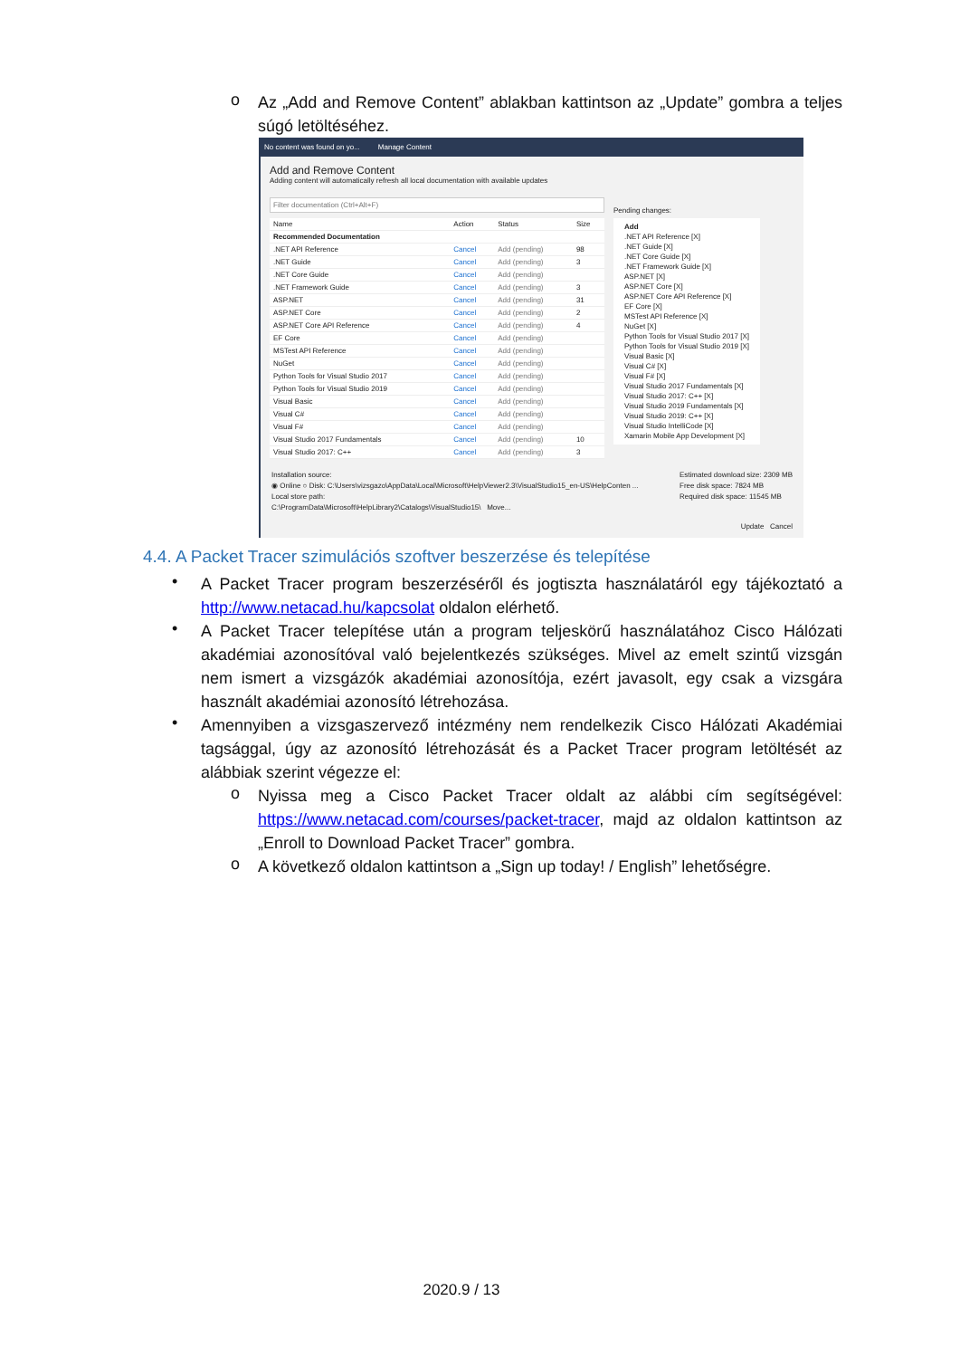o
Az „Add and Remove Content” ablakban kattintson az „Update” gombra a teljes súgó letöltéséhez.
No content was found on yo... Manage Content
Add and Remove Content
Adding content will automatically refresh all local documentation with available updates
Filter documentation (Ctrl+Alt+F)
| Name | Action | Status | Size |
| --- | --- | --- | --- |
| Recommended Documentation | | | |
| .NET API Reference | Cancel | Add (pending) | 98 |
| .NET Guide | Cancel | Add (pending) | 3 |
| .NET Core Guide | Cancel | Add (pending) | |
| .NET Framework Guide | Cancel | Add (pending) | 3 |
| ASP.NET | Cancel | Add (pending) | 31 |
| ASP.NET Core | Cancel | Add (pending) | 2 |
| ASP.NET Core API Reference | Cancel | Add (pending) | 4 |
| EF Core | Cancel | Add (pending) | |
| MSTest API Reference | Cancel | Add (pending) | |
| NuGet | Cancel | Add (pending) | |
| Python Tools for Visual Studio 2017 | Cancel | Add (pending) | |
| Python Tools for Visual Studio 2019 | Cancel | Add (pending) | |
| Visual Basic | Cancel | Add (pending) | |
| Visual C# | Cancel | Add (pending) | |
| Visual F# | Cancel | Add (pending) | |
| Visual Studio 2017 Fundamentals | Cancel | Add (pending) | 10 |
| Visual Studio 2017: C++ | Cancel | Add (pending) | 3 |
Pending changes:
Add
.NET API Reference [X]
.NET Guide [X]
.NET Core Guide [X]
.NET Framework Guide [X]
ASP.NET [X]
ASP.NET Core [X]
ASP.NET Core API Reference [X]
EF Core [X]
MSTest API Reference [X]
NuGet [X]
Python Tools for Visual Studio 2017 [X]
Python Tools for Visual Studio 2019 [X]
Visual Basic [X]
Visual C# [X]
Visual F# [X]
Visual Studio 2017 Fundamentals [X]
Visual Studio 2017: C++ [X]
Visual Studio 2019 Fundamentals [X]
Visual Studio 2019: C++ [X]
Visual Studio IntelliCode [X]
Xamarin Mobile App Development [X]
Installation source:
◉ Online ○ Disk: C:\Users\vizsgazo\AppData\Local\Microsoft\HelpViewer2.3\VisualStudio15_en-US\HelpConten ...
Local store path:
C:\ProgramData\Microsoft\HelpLibrary2\Catalogs\VisualStudio15\ Move...
Estimated download size: 2309 MB
Free disk space: 7824 MB
Required disk space: 11545 MB
Update Cancel
4.4. A Packet Tracer szimulációs szoftver beszerzése és telepítése
•
A Packet Tracer program beszerzéséről és jogtiszta használatáról egy tájékoztató a http://www.netacad.hu/kapcsolat oldalon elérhető.
•
A Packet Tracer telepítése után a program teljeskörű használatához Cisco Hálózati akadémiai azonosítóval való bejelentkezés szükséges. Mivel az emelt szintű vizsgán nem ismert a vizsgázók akadémiai azonosítója, ezért javasolt, egy csak a vizsgára használt akadémiai azonosító létrehozása.
•
Amennyiben a vizsgaszervező intézmény nem rendelkezik Cisco Hálózati Akadémiai tagsággal, úgy az azonosító létrehozását és a Packet Tracer program letöltését az alábbiak szerint végezze el:
o
Nyissa meg a Cisco Packet Tracer oldalt az alábbi cím segítségével: https://www.netacad.com/courses/packet-tracer, majd az oldalon kattintson az „Enroll to Download Packet Tracer” gombra.
o
A következő oldalon kattintson a „Sign up today! / English” lehetőségre.
2020.9 / 13